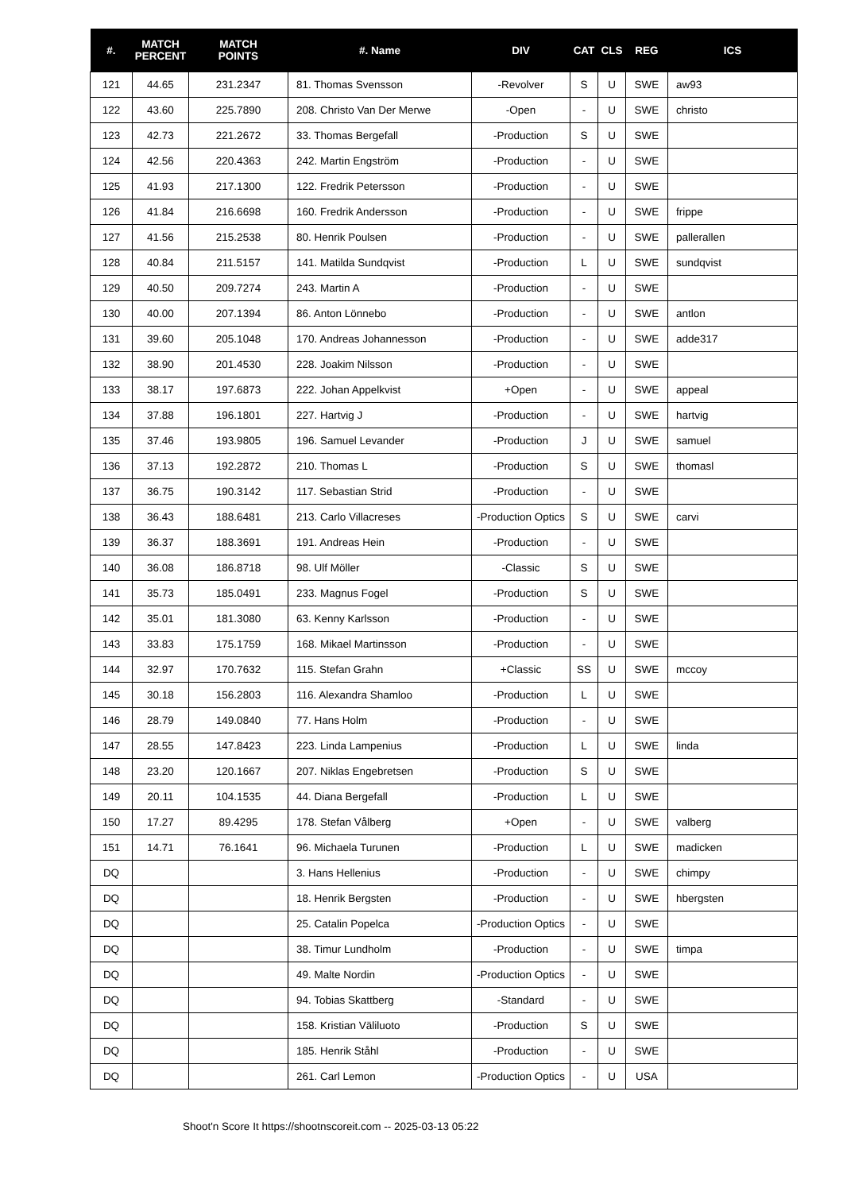| #. | MATCH PERCENT | MATCH POINTS | #. Name | DIV | CAT | CLS | REG | ICS |
| --- | --- | --- | --- | --- | --- | --- | --- | --- |
| 121 | 44.65 | 231.2347 | 81. Thomas Svensson | -Revolver | S | U | SWE | aw93 |
| 122 | 43.60 | 225.7890 | 208. Christo Van Der Merwe | -Open | - | U | SWE | christo |
| 123 | 42.73 | 221.2672 | 33. Thomas Bergefall | -Production | S | U | SWE | |
| 124 | 42.56 | 220.4363 | 242. Martin Engström | -Production | - | U | SWE | |
| 125 | 41.93 | 217.1300 | 122. Fredrik Petersson | -Production | - | U | SWE | |
| 126 | 41.84 | 216.6698 | 160. Fredrik Andersson | -Production | - | U | SWE | frippe |
| 127 | 41.56 | 215.2538 | 80. Henrik Poulsen | -Production | - | U | SWE | pallerallen |
| 128 | 40.84 | 211.5157 | 141. Matilda Sundqvist | -Production | L | U | SWE | sundqvist |
| 129 | 40.50 | 209.7274 | 243. Martin A | -Production | - | U | SWE | |
| 130 | 40.00 | 207.1394 | 86. Anton Lönnebo | -Production | - | U | SWE | antlon |
| 131 | 39.60 | 205.1048 | 170. Andreas Johannesson | -Production | - | U | SWE | adde317 |
| 132 | 38.90 | 201.4530 | 228. Joakim Nilsson | -Production | - | U | SWE | |
| 133 | 38.17 | 197.6873 | 222. Johan Appelkvist | +Open | - | U | SWE | appeal |
| 134 | 37.88 | 196.1801 | 227. Hartvig J | -Production | - | U | SWE | hartvig |
| 135 | 37.46 | 193.9805 | 196. Samuel Levander | -Production | J | U | SWE | samuel |
| 136 | 37.13 | 192.2872 | 210. Thomas L | -Production | S | U | SWE | thomasl |
| 137 | 36.75 | 190.3142 | 117. Sebastian Strid | -Production | - | U | SWE | |
| 138 | 36.43 | 188.6481 | 213. Carlo Villacreses | -Production Optics | S | U | SWE | carvi |
| 139 | 36.37 | 188.3691 | 191. Andreas Hein | -Production | - | U | SWE | |
| 140 | 36.08 | 186.8718 | 98. Ulf Möller | -Classic | S | U | SWE | |
| 141 | 35.73 | 185.0491 | 233. Magnus Fogel | -Production | S | U | SWE | |
| 142 | 35.01 | 181.3080 | 63. Kenny Karlsson | -Production | - | U | SWE | |
| 143 | 33.83 | 175.1759 | 168. Mikael Martinsson | -Production | - | U | SWE | |
| 144 | 32.97 | 170.7632 | 115. Stefan Grahn | +Classic | SS | U | SWE | mccoy |
| 145 | 30.18 | 156.2803 | 116. Alexandra Shamloo | -Production | L | U | SWE | |
| 146 | 28.79 | 149.0840 | 77. Hans Holm | -Production | - | U | SWE | |
| 147 | 28.55 | 147.8423 | 223. Linda Lampenius | -Production | L | U | SWE | linda |
| 148 | 23.20 | 120.1667 | 207. Niklas Engebretsen | -Production | S | U | SWE | |
| 149 | 20.11 | 104.1535 | 44. Diana Bergefall | -Production | L | U | SWE | |
| 150 | 17.27 | 89.4295 | 178. Stefan Vålberg | +Open | - | U | SWE | valberg |
| 151 | 14.71 | 76.1641 | 96. Michaela Turunen | -Production | L | U | SWE | madicken |
| DQ | | | 3. Hans Hellenius | -Production | - | U | SWE | chimpy |
| DQ | | | 18. Henrik Bergsten | -Production | - | U | SWE | hbergsten |
| DQ | | | 25. Catalin Popelca | -Production Optics | - | U | SWE | |
| DQ | | | 38. Timur Lundholm | -Production | - | U | SWE | timpa |
| DQ | | | 49. Malte Nordin | -Production Optics | - | U | SWE | |
| DQ | | | 94. Tobias Skattberg | -Standard | - | U | SWE | |
| DQ | | | 158. Kristian Väliluoto | -Production | S | U | SWE | |
| DQ | | | 185. Henrik Ståhl | -Production | - | U | SWE | |
| DQ | | | 261. Carl Lemon | -Production Optics | - | U | USA | |
Shoot'n Score It https://shootnscoreit.com -- 2025-03-13 05:22